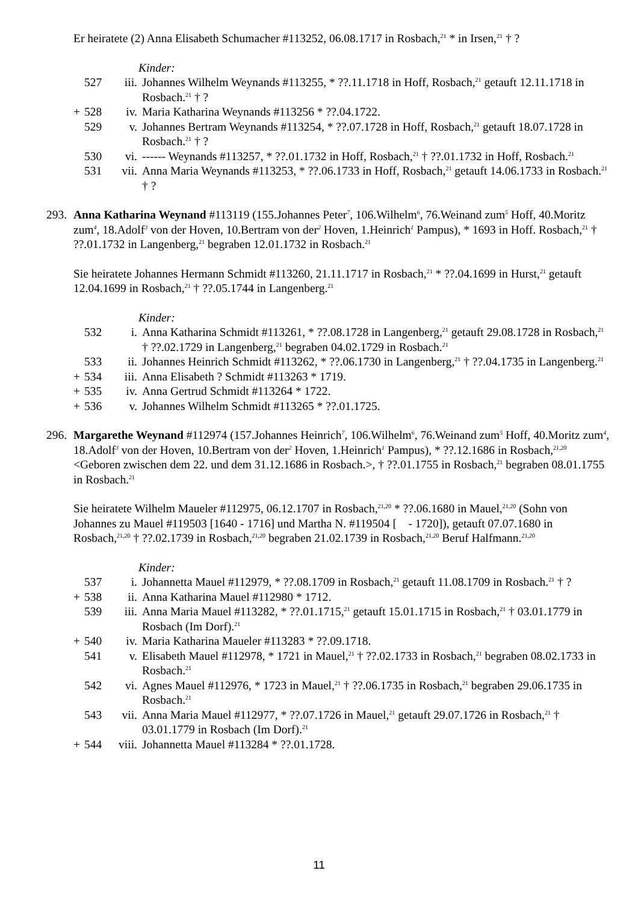Er heiratete (2) Anna Elisabeth Schumacher #113252, 06.08.1717 in Rosbach,<sup>21</sup> * in Irsen,<sup>21</sup> † ?
Kinder:
527 iii. Johannes Wilhelm Weynands #113255, * ??.11.1718 in Hoff, Rosbach,<sup>21</sup> getauft 12.11.1718 in Rosbach.<sup>21</sup> † ?
+ 528 iv. Maria Katharina Weynands #113256 * ??.04.1722.
529 v. Johannes Bertram Weynands #113254, * ??.07.1728 in Hoff, Rosbach,<sup>21</sup> getauft 18.07.1728 in Rosbach.<sup>21</sup> † ?
530 vi. ------ Weynands #113257, * ??.01.1732 in Hoff, Rosbach,<sup>21</sup> † ??.01.1732 in Hoff, Rosbach.<sup>21</sup>
531 vii. Anna Maria Weynands #113253, * ??.06.1733 in Hoff, Rosbach,<sup>21</sup> getauft 14.06.1733 in Rosbach.<sup>21</sup> † ?
293. Anna Katharina Weynand #113119 (155.Johannes Peter<sup>7</sup>, 106.Wilhelm<sup>6</sup>, 76.Weinand zum<sup>5</sup> Hoff, 40.Moritz zum<sup>4</sup>, 18.Adolf<sup>3</sup> von der Hoven, 10.Bertram von der<sup>2</sup> Hoven, 1.Heinrich<sup>1</sup> Pampus), * 1693 in Hoff. Rosbach,<sup>21</sup> † ??.01.1732 in Langenberg,<sup>21</sup> begraben 12.01.1732 in Rosbach.<sup>21</sup>
Sie heiratete Johannes Hermann Schmidt #113260, 21.11.1717 in Rosbach,<sup>21</sup> * ??.04.1699 in Hurst,<sup>21</sup> getauft 12.04.1699 in Rosbach,<sup>21</sup> † ??.05.1744 in Langenberg.<sup>21</sup>
Kinder:
532 i. Anna Katharina Schmidt #113261, * ??.08.1728 in Langenberg,<sup>21</sup> getauft 29.08.1728 in Rosbach,<sup>21</sup> † ??.02.1729 in Langenberg,<sup>21</sup> begraben 04.02.1729 in Rosbach.<sup>21</sup>
533 ii. Johannes Heinrich Schmidt #113262, * ??.06.1730 in Langenberg,<sup>21</sup> † ??.04.1735 in Langenberg.<sup>21</sup>
+ 534 iii. Anna Elisabeth ? Schmidt #113263 * 1719.
+ 535 iv. Anna Gertrud Schmidt #113264 * 1722.
+ 536 v. Johannes Wilhelm Schmidt #113265 * ??.01.1725.
296. Margarethe Weynand #112974 (157.Johannes Heinrich<sup>7</sup>, 106.Wilhelm<sup>6</sup>, 76.Weinand zum<sup>5</sup> Hoff, 40.Moritz zum<sup>4</sup>, 18.Adolf<sup>3</sup> von der Hoven, 10.Bertram von der<sup>2</sup> Hoven, 1.Heinrich<sup>1</sup> Pampus), * ??.12.1686 in Rosbach,<sup>21,20</sup> <Geboren zwischen dem 22. und dem 31.12.1686 in Rosbach.>, † ??.01.1755 in Rosbach,<sup>21</sup> begraben 08.01.1755 in Rosbach.<sup>21</sup>
Sie heiratete Wilhelm Maueler #112975, 06.12.1707 in Rosbach,<sup>21,20</sup> * ??.06.1680 in Mauel,<sup>21,20</sup> (Sohn von Johannes zu Mauel #119503 [1640 - 1716] und Martha N. #119504 [ - 1720]), getauft 07.07.1680 in Rosbach,<sup>21,20</sup> † ??.02.1739 in Rosbach,<sup>21,20</sup> begraben 21.02.1739 in Rosbach,<sup>21,20</sup> Beruf Halfmann.<sup>21,20</sup>
Kinder:
537 i. Johannetta Mauel #112979, * ??.08.1709 in Rosbach,<sup>21</sup> getauft 11.08.1709 in Rosbach.<sup>21</sup> † ?
+ 538 ii. Anna Katharina Mauel #112980 * 1712.
539 iii. Anna Maria Mauel #113282, * ??.01.1715,<sup>21</sup> getauft 15.01.1715 in Rosbach,<sup>21</sup> † 03.01.1779 in Rosbach (Im Dorf).<sup>21</sup>
+ 540 iv. Maria Katharina Maueler #113283 * ??.09.1718.
541 v. Elisabeth Mauel #112978, * 1721 in Mauel,<sup>21</sup> † ??.02.1733 in Rosbach,<sup>21</sup> begraben 08.02.1733 in Rosbach.<sup>21</sup>
542 vi. Agnes Mauel #112976, * 1723 in Mauel,<sup>21</sup> † ??.06.1735 in Rosbach,<sup>21</sup> begraben 29.06.1735 in Rosbach.<sup>21</sup>
543 vii. Anna Maria Mauel #112977, * ??.07.1726 in Mauel,<sup>21</sup> getauft 29.07.1726 in Rosbach,<sup>21</sup> † 03.01.1779 in Rosbach (Im Dorf).<sup>21</sup>
+ 544 viii. Johannetta Mauel #113284 * ??.01.1728.
11